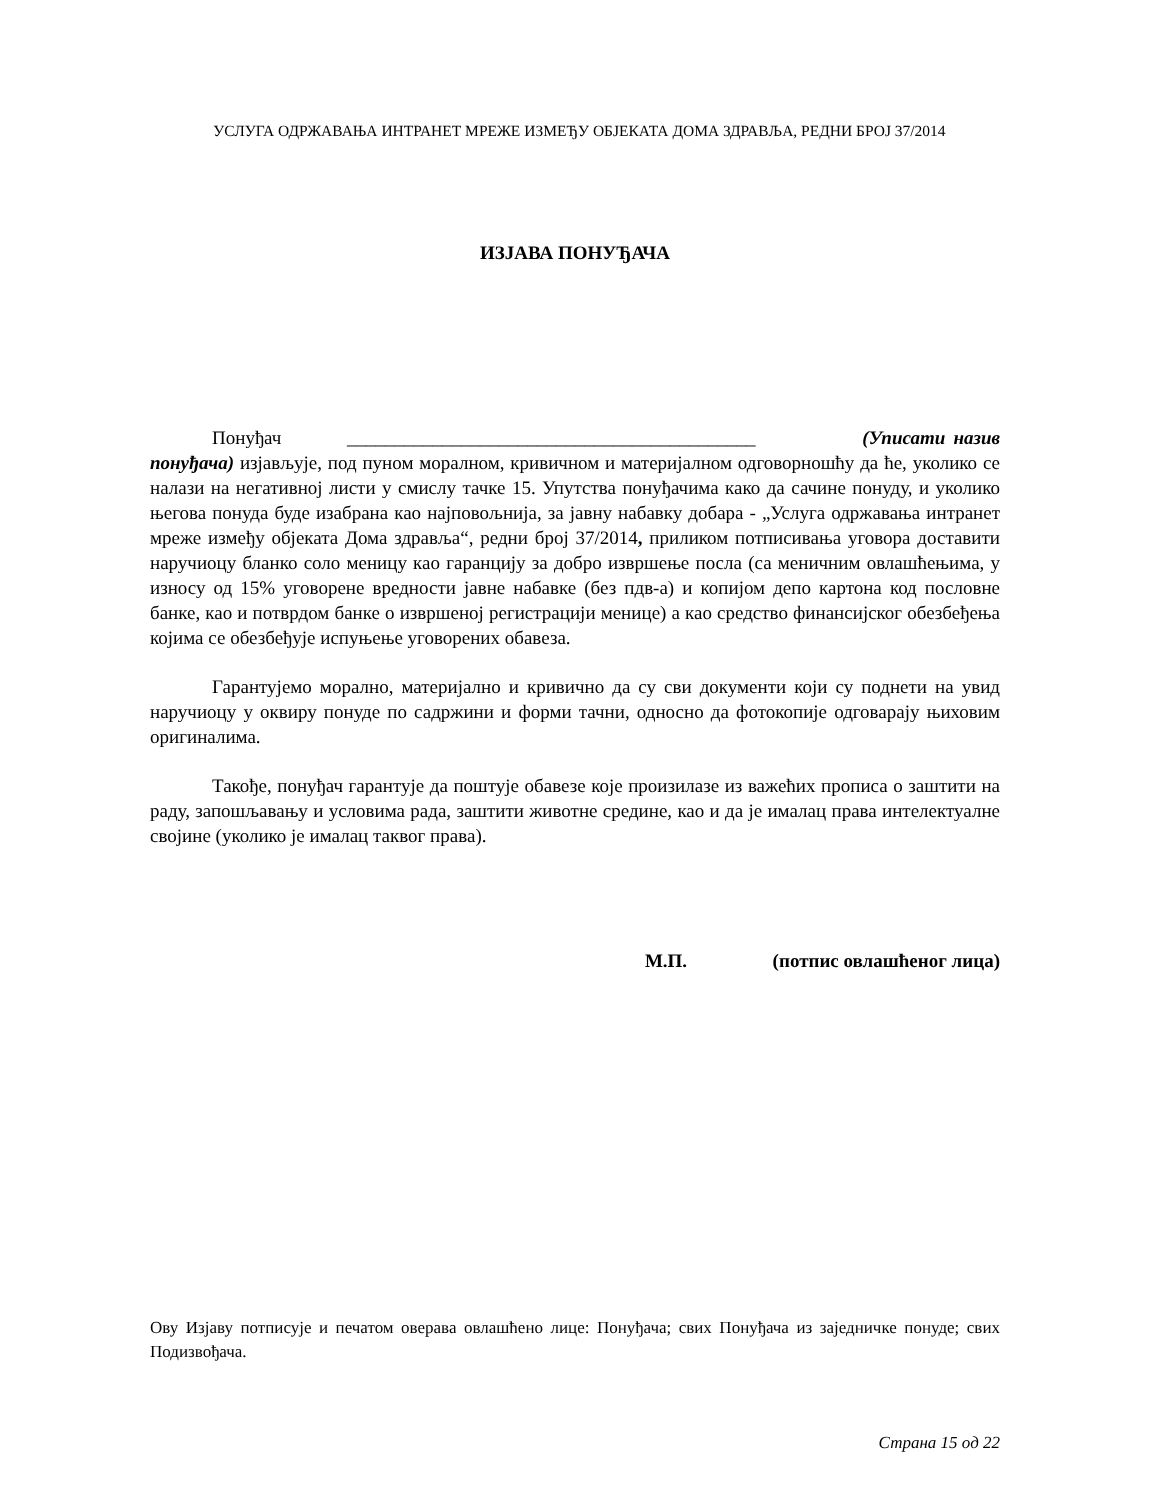УСЛУГА ОДРЖАВАЊА ИНТРАНЕТ МРЕЖЕ ИЗМЕЂУ ОБЈЕКАТА ДОМА ЗДРАВЉА, РЕДНИ БРОЈ 37/2014
ИЗЈАВА ПОНУЂАЧА
Понуђач ___________________________________________ (Уписати назив понуђача) изјављује, под пуном моралном, кривичном и материјалном одговорношћу да ће, уколико се налази на негативној листи у смислу тачке 15. Упутства понуђачима како да сачине понуду, и уколико његова понуда буде изабрана као најповољнија, за јавну набавку добара - „Услуга одржавања интранет мреже између објеката Дома здравља“, редни број 37/2014, приликом потписивања уговора доставити наручиоцу бланко соло меницу као гаранцију за добро извршење посла (са меничним овлашћењима, у износу од 15% уговорене вредности јавне набавке (без пдв-а) и копијом депо картона код пословне банке, као и потврдом банке о извршеној регистрацији менице) а као средство финансијског обезбеђења којима се обезбеђује испуњење уговорених обавеза.
Гарантујемо морално, материјално и кривично да су сви документи који су поднети на увид наручиоцу у оквиру понуде по садржини и форми тачни, односно да фотокопије одговарају њиховим оригиналима.
Такође, понуђач гарантује да поштује обавезе које произилазе из важећих прописа о заштити на раду, запошљавању и условима рада, заштити животне средине, као и да је ималац права интелектуалне својине (уколико је ималац таквог права).
М.П. (потпис овлашћеног лица)
Ову Изјаву потписује и печатом оверава овлашћено лице: Понуђача; свих Понуђача из заједничке понуде; свих Подизвођача.
Страна 15 од 22